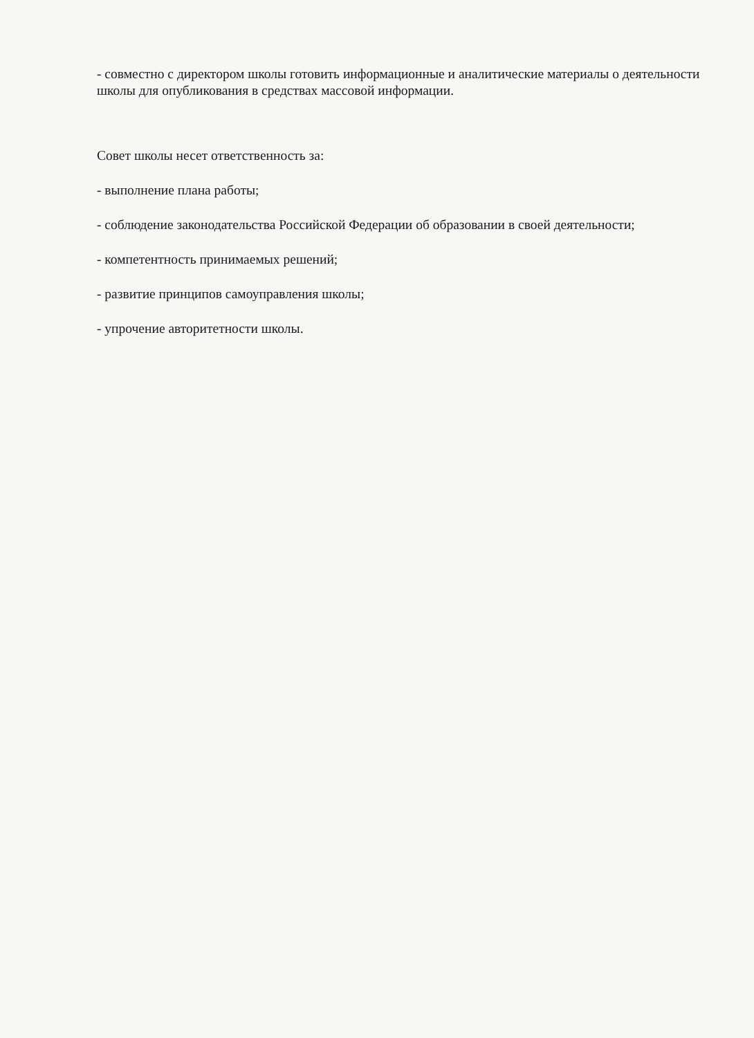- совместно с директором школы готовить информационные и аналитические материалы о деятельности школы для опубликования в средствах массовой информации.
Совет школы несет ответственность за:
- выполнение плана работы;
- соблюдение законодательства Российской Федерации об образовании в своей деятельности;
- компетентность принимаемых решений;
- развитие принципов самоуправления школы;
- упрочение авторитетности школы.